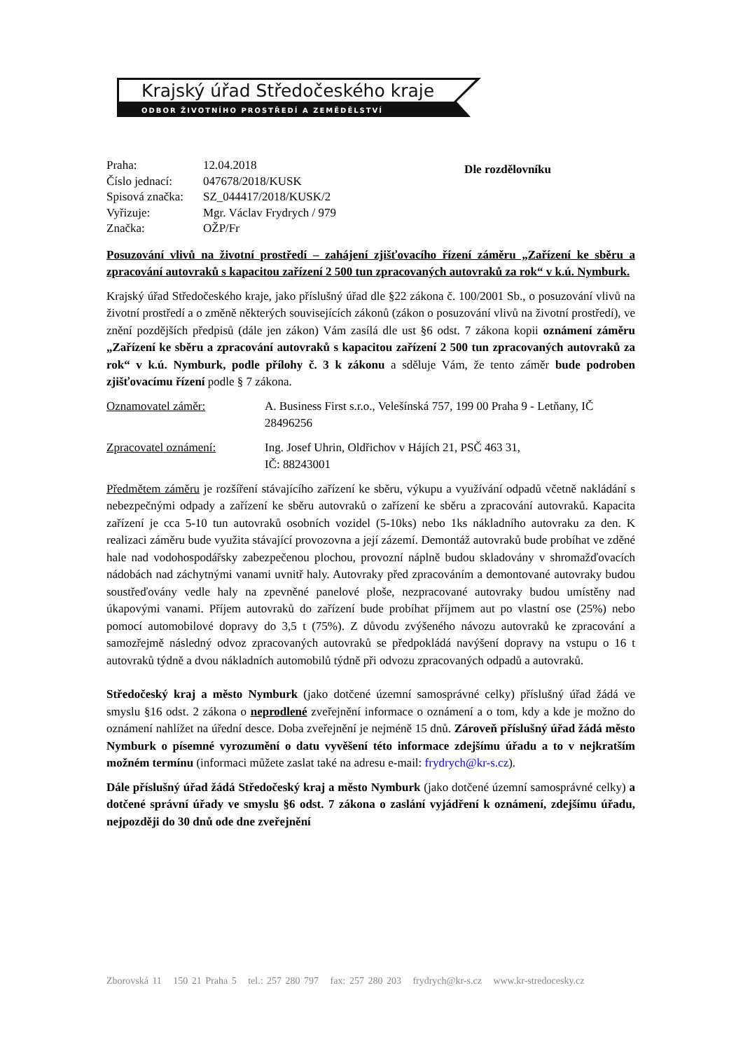Krajský úřad Středočeského kraje
ODBOR ŽIVOTNÍHO PROSTŘEDÍ A ZEMĚDĚLSTVÍ
| Praha: | 12.04.2018 |
| Číslo jednací: | 047678/2018/KUSK |
| Spisová značka: | SZ_044417/2018/KUSK/2 |
| Vyřizuje: | Mgr. Václav Frydrych / 979 |
| Značka: | OŽP/Fr |
Dle rozdělovníku
Posuzování vlivů na životní prostředí – zahájení zjišťovacího řízení záměru „Zařízení ke sběru a zpracování autovraků s kapacitou zařízení 2 500 tun zpracovaných autovraků za rok“ v k.ú. Nymburk.
Krajský úřad Středočeského kraje, jako příslušný úřad dle §22 zákona č. 100/2001 Sb., o posuzování vlivů na životní prostředí a o změně některých souvisejících zákonů (zákon o posuzování vlivů na životní prostředí), ve znění pozdějších předpisů (dále jen zákon) Vám zasílá dle ust §6 odst. 7 zákona kopii oznámení záměru „Zařízení ke sběru a zpracování autovraků s kapacitou zařízení 2 500 tun zpracovaných autovraků za rok“ v k.ú. Nymburk, podle přílohy č. 3 k zákonu a sděluje Vám, že tento záměr bude podroben zjišťovacímu řízení podle § 7 zákona.
Oznamovatel záměr: A. Business First s.r.o., Velešínská 757, 199 00 Praha 9 - Letňany, IČ 28496256
Zpracovatel oznámení: Ing. Josef Uhrin, Oldřichov v Hájích 21, PSČ 463 31,
IČ: 88243001
Předmětem záměru je rozšíření stávajícího zařízení ke sběru, výkupu a využívání odpadů včetně nakládání s nebezpečnými odpady a zařízení ke sběru autovraků o zařízení ke sběru a zpracování autovraků. Kapacita zařízení je cca 5-10 tun autovraků osobních vozidel (5-10ks) nebo 1ks nákladního autovraku za den. K realizaci záměru bude využita stávající provozovna a její zázemí. Demontáž autovraků bude probíhat ve zděné hale nad vodohospodářsky zabezpečenou plochou, provozní náplně budou skladovány v shromažďovacích nádobách nad záchytnými vanami uvnitř haly. Autovraky před zpracováním a demontované autovraky budou soustřeďovány vedle haly na zpevněné panelové ploše, nezpracované autovraky budou umístěny nad úkapovými vanami. Příjem autovraků do zařízení bude probíhat příjmem aut po vlastní ose (25%) nebo pomocí automobilové dopravy do 3,5 t (75%). Z důvodu zvýšeného návozu autovraků ke zpracování a samozřejmě následný odvoz zpracovaných autovraků se předpokládá navýšení dopravy na vstupu o 16 t autovraků týdně a dvou nákladních automobilů týdně při odvozu zpracovaných odpadů a autovraků.
Středočeský kraj a město Nymburk (jako dotčené územní samosprávné celky) příslušný úřad žádá ve smyslu §16 odst. 2 zákona o neprodlené zveřejnění informace o oznámení a o tom, kdy a kde je možno do oznámení nahlížet na úřední desce. Doba zveřejnění je nejméně 15 dnů. Zároveň příslušný úřad žádá město Nymburk o písemné vyrozumění o datu vyvěšení této informace zdejšímu úřadu a to v nejkratším možném termínu (informaci můžete zaslat také na adresu e-mail: frydrych@kr-s.cz).
Dále příslušný úřad žádá Středočeský kraj a město Nymburk (jako dotčené územní samosprávné celky) a dotčené správní úřady ve smyslu §6 odst. 7 zákona o zaslání vyjádření k oznámení, zdejšímu úřadu, nejpozději do 30 dnů ode dne zveřejnění
Zborovská 11 150 21 Praha 5 tel.: 257 280 797 fax: 257 280 203 frydrych@kr-s.cz www.kr-stredocesky.cz